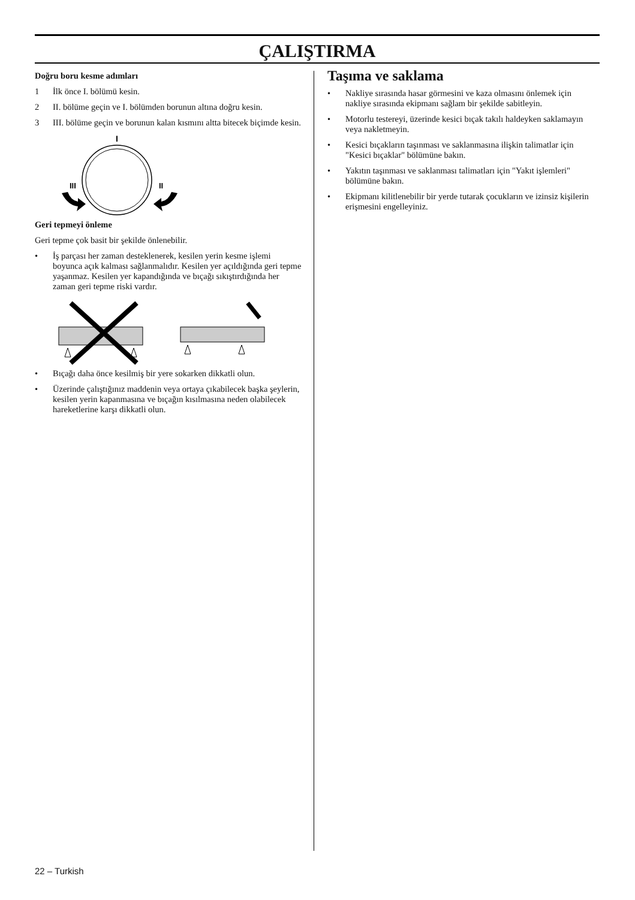ÇALIŞTIRMA
Doğru boru kesme adımları
1 İlk önce I. bölümü kesin.
2 II. bölüme geçin ve I. bölümden borunun altına doğru kesin.
3 III. bölüme geçin ve borunun kalan kısmını altta bitecek biçimde kesin.
I
III
II
Geri tepmeyi önleme
Geri tepme çok basit bir şekilde önlenebilir.
• İş parçası her zaman desteklenerek, kesilen yerin kesme işlemi boyunca açık kalması sağlanmalıdır. Kesilen yer açıldığında geri tepme yaşanmaz. Kesilen yer kapandığında ve bıçağı sıkıştırdığında her zaman geri tepme riski vardır.
• Bıçağı daha önce kesilmiş bir yere sokarken dikkatli olun.
• Üzerinde çalıştığınız maddenin veya ortaya çıkabilecek başka şeylerin, kesilen yerin kapanmasına ve bıçağın kısılmasına neden olabilecek hareketlerine karşı dikkatli olun.
Taşıma ve saklama
• Nakliye sırasında hasar görmesini ve kaza olmasını önlemek için nakliye sırasında ekipmanı sağlam bir şekilde sabitleyin.
• Motorlu testereyi, üzerinde kesici bıçak takılı haldeyken saklamayın veya nakletmeyin.
• Kesici bıçakların taşınması ve saklanmasına ilişkin talimatlar için "Kesici bıçaklar" bölümüne bakın.
• Yakıtın taşınması ve saklanması talimatları için "Yakıt işlemleri" bölümüne bakın.
• Ekipmanı kilitlenebilir bir yerde tutarak çocukların ve izinsiz kişilerin erişmesini engelleyiniz.
22 – Turkish